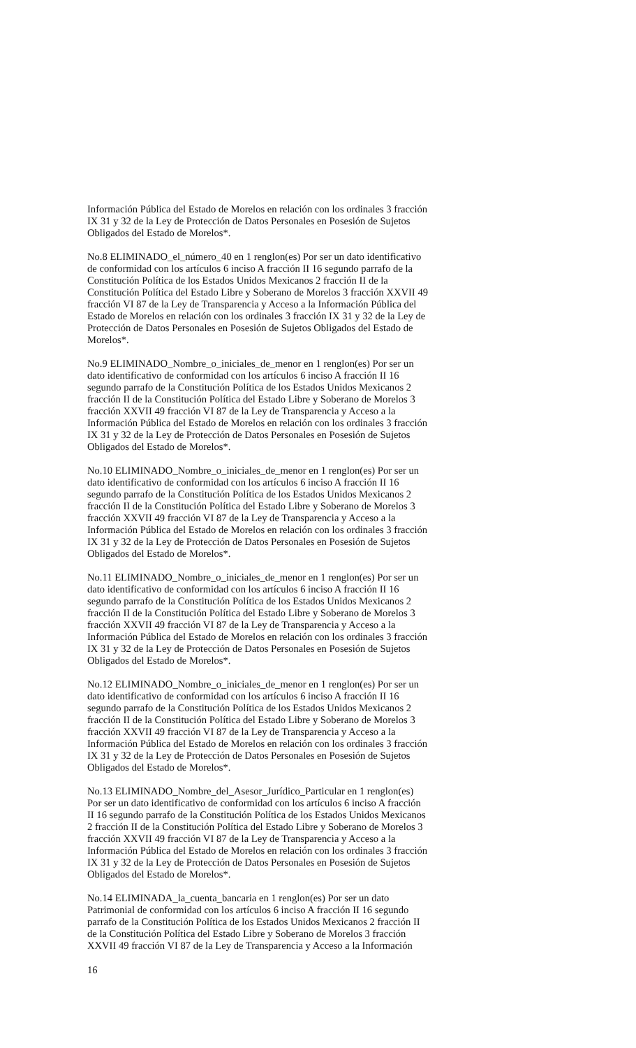Información Pública del Estado de Morelos en relación con los ordinales 3 fracción IX 31 y 32 de la Ley de Protección de Datos Personales en Posesión de Sujetos Obligados del Estado de Morelos*.
No.8 ELIMINADO_el_número_40 en 1 renglon(es) Por ser un dato identificativo de conformidad con los artículos 6 inciso A fracción II 16 segundo parrafo de la Constitución Política de los Estados Unidos Mexicanos 2 fracción II de la Constitución Política del Estado Libre y Soberano de Morelos 3 fracción XXVII 49 fracción VI 87 de la Ley de Transparencia y Acceso a la Información Pública del Estado de Morelos en relación con los ordinales 3 fracción IX 31 y 32 de la Ley de Protección de Datos Personales en Posesión de Sujetos Obligados del Estado de Morelos*.
No.9 ELIMINADO_Nombre_o_iniciales_de_menor en 1 renglon(es) Por ser un dato identificativo de conformidad con los artículos 6 inciso A fracción II 16 segundo parrafo de la Constitución Política de los Estados Unidos Mexicanos 2 fracción II de la Constitución Política del Estado Libre y Soberano de Morelos 3 fracción XXVII 49 fracción VI 87 de la Ley de Transparencia y Acceso a la Información Pública del Estado de Morelos en relación con los ordinales 3 fracción IX 31 y 32 de la Ley de Protección de Datos Personales en Posesión de Sujetos Obligados del Estado de Morelos*.
No.10 ELIMINADO_Nombre_o_iniciales_de_menor en 1 renglon(es) Por ser un dato identificativo de conformidad con los artículos 6 inciso A fracción II 16 segundo parrafo de la Constitución Política de los Estados Unidos Mexicanos 2 fracción II de la Constitución Política del Estado Libre y Soberano de Morelos 3 fracción XXVII 49 fracción VI 87 de la Ley de Transparencia y Acceso a la Información Pública del Estado de Morelos en relación con los ordinales 3 fracción IX 31 y 32 de la Ley de Protección de Datos Personales en Posesión de Sujetos Obligados del Estado de Morelos*.
No.11 ELIMINADO_Nombre_o_iniciales_de_menor en 1 renglon(es) Por ser un dato identificativo de conformidad con los artículos 6 inciso A fracción II 16 segundo parrafo de la Constitución Política de los Estados Unidos Mexicanos 2 fracción II de la Constitución Política del Estado Libre y Soberano de Morelos 3 fracción XXVII 49 fracción VI 87 de la Ley de Transparencia y Acceso a la Información Pública del Estado de Morelos en relación con los ordinales 3 fracción IX 31 y 32 de la Ley de Protección de Datos Personales en Posesión de Sujetos Obligados del Estado de Morelos*.
No.12 ELIMINADO_Nombre_o_iniciales_de_menor en 1 renglon(es) Por ser un dato identificativo de conformidad con los artículos 6 inciso A fracción II 16 segundo parrafo de la Constitución Política de los Estados Unidos Mexicanos 2 fracción II de la Constitución Política del Estado Libre y Soberano de Morelos 3 fracción XXVII 49 fracción VI 87 de la Ley de Transparencia y Acceso a la Información Pública del Estado de Morelos en relación con los ordinales 3 fracción IX 31 y 32 de la Ley de Protección de Datos Personales en Posesión de Sujetos Obligados del Estado de Morelos*.
No.13 ELIMINADO_Nombre_del_Asesor_Jurídico_Particular en 1 renglon(es) Por ser un dato identificativo de conformidad con los artículos 6 inciso A fracción II 16 segundo parrafo de la Constitución Política de los Estados Unidos Mexicanos 2 fracción II de la Constitución Política del Estado Libre y Soberano de Morelos 3 fracción XXVII 49 fracción VI 87 de la Ley de Transparencia y Acceso a la Información Pública del Estado de Morelos en relación con los ordinales 3 fracción IX 31 y 32 de la Ley de Protección de Datos Personales en Posesión de Sujetos Obligados del Estado de Morelos*.
No.14 ELIMINADA_la_cuenta_bancaria en 1 renglon(es) Por ser un dato Patrimonial de conformidad con los artículos 6 inciso A fracción II 16 segundo parrafo de la Constitución Política de los Estados Unidos Mexicanos 2 fracción II de la Constitución Política del Estado Libre y Soberano de Morelos 3 fracción XXVII 49 fracción VI 87 de la Ley de Transparencia y Acceso a la Información
16